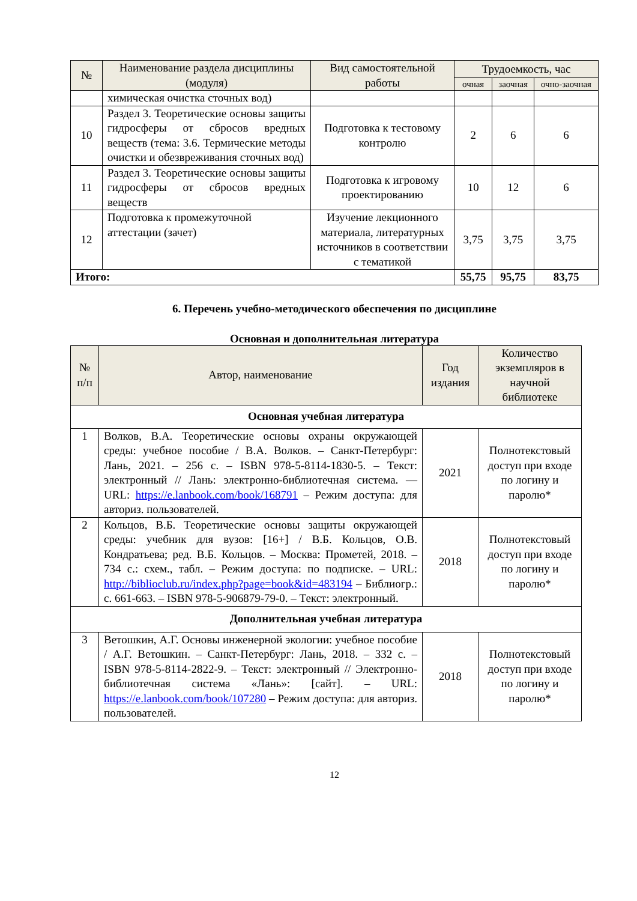| № | Наименование раздела дисциплины (модуля) | Вид самостоятельной работы | Трудоемкость, час | | |
| --- | --- | --- | --- | --- | --- |
| | | | очная | заочная | очно-заочная |
| | химическая очистка сточных вод) | | | | |
| 10 | Раздел 3. Теоретические основы защиты гидросферы от сбросов вредных веществ (тема: 3.6. Термические методы очистки и обезвреживания сточных вод) | Подготовка к тестовому контролю | 2 | 6 | 6 |
| 11 | Раздел 3. Теоретические основы защиты гидросферы от сбросов вредных веществ | Подготовка к игровому проектированию | 10 | 12 | 6 |
| 12 | Подготовка к промежуточной аттестации (зачет) | Изучение лекционного материала, литературных источников в соответствии с тематикой | 3,75 | 3,75 | 3,75 |
| Итого: | | | 55,75 | 95,75 | 83,75 |
6. Перечень учебно-методического обеспечения по дисциплине
Основная и дополнительная литература
| № п/п | Автор, наименование | Год издания | Количество экземпляров в научной библиотеке |
| --- | --- | --- | --- |
| Основная учебная литература | | | |
| 1 | Волков, В.А. Теоретические основы охраны окружающей среды: учебное пособие / В.А. Волков. – Санкт-Петербург: Лань, 2021. – 256 с. – ISBN 978-5-8114-1830-5. – Текст: электронный // Лань: электронно-библиотечная система. — URL: https://e.lanbook.com/book/168791 – Режим доступа: для авториз. пользователей. | 2021 | Полнотекстовый доступ при входе по логину и паролю* |
| 2 | Кольцов, В.Б. Теоретические основы защиты окружающей среды: учебник для вузов: [16+] / В.Б. Кольцов, О.В. Кондратьева; ред. В.Б. Кольцов. – Москва: Прометей, 2018. – 734 с.: схем., табл. – Режим доступа: по подписке. – URL: http://biblioclub.ru/index.php?page=book&id=483194 – Библиогр.: с. 661-663. – ISBN 978-5-906879-79-0. – Текст: электронный. | 2018 | Полнотекстовый доступ при входе по логину и паролю* |
| Дополнительная учебная литература | | | |
| 3 | Ветошкин, А.Г. Основы инженерной экологии: учебное пособие / А.Г. Ветошкин. – Санкт-Петербург: Лань, 2018. – 332 с. – ISBN 978-5-8114-2822-9. – Текст: электронный // Электронно-библиотечная система «Лань»: [сайт]. – URL: https://e.lanbook.com/book/107280 – Режим доступа: для авториз. пользователей. | 2018 | Полнотекстовый доступ при входе по логину и паролю* |
12